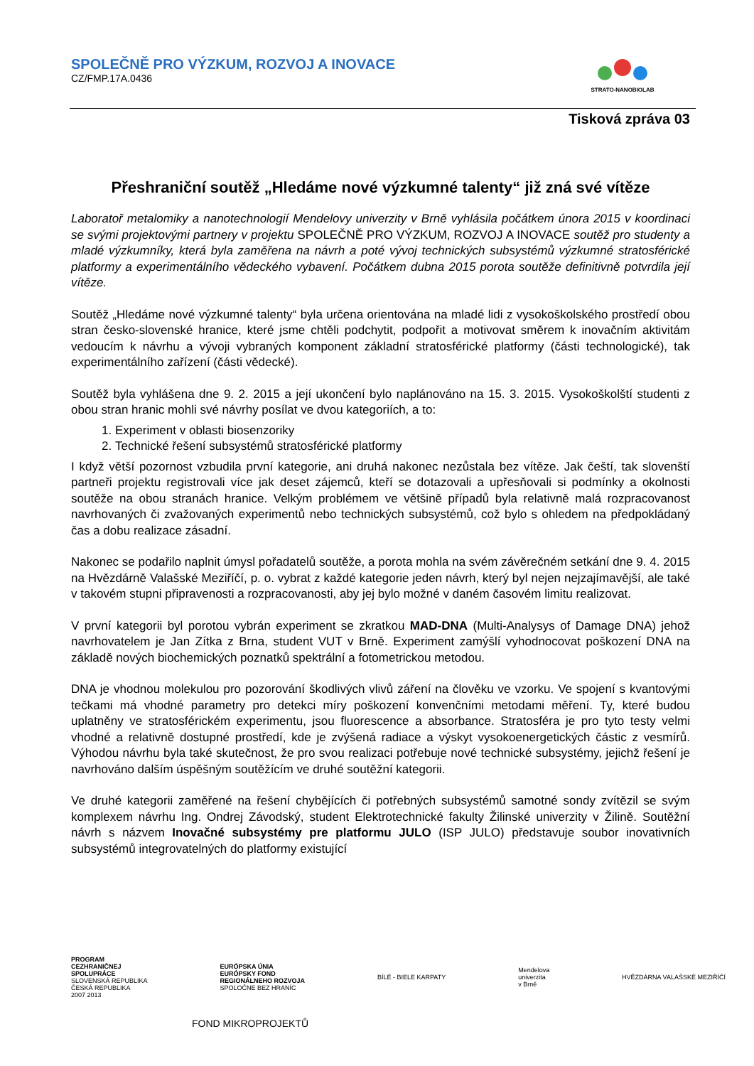SPOLEČNĚ PRO VÝZKUM, ROZVOJ A INOVACE
CZ/FMP.17A.0436
STRATO-NANOBIOLAB
Tisková zpráva 03
Přeshraniční soutěž „Hledáme nové výzkumné talenty“ již zná své vítěze
Laboratoř metalomiky a nanotechnologií Mendelovy univerzity v Brně vyhlásila počátkem února 2015 v koordinaci se svými projektovými partnery v projektu SPOLEČNĚ PRO VÝZKUM, ROZVOJ A INOVACE soutěž pro studenty a mladé výzkumníky, která byla zaměřena na návrh a poté vývoj technických subsystémů výzkumné stratosférické platformy a experimentálního vědeckého vybavení. Počátkem dubna 2015 porota soutěže definitivně potvrdila její vítěze.
Soutěž „Hledáme nové výzkumné talenty“ byla určena orientována na mladé lidi z vysokoškolského prostředí obou stran česko-slovenské hranice, které jsme chtěli podchytit, podpořit a motivovat směrem k inovačním aktivitám vedoucím k návrhu a vývoji vybraných komponent základní stratosférické platformy (části technologické), tak experimentálního zařízení (části vědecké).
Soutěž byla vyhlášena dne 9. 2. 2015 a její ukončení bylo naplánováno na 15. 3. 2015. Vysokoškolští studenti z obou stran hranic mohli své návrhy posílat ve dvou kategoriích, a to:
1. Experiment v oblasti biosenzoriky
2. Technické řešení subsystémů stratosférické platformy
I když větší pozornost vzbudila první kategorie, ani druhá nakonec nezůstala bez vítěze. Jak čeští, tak slovenští partneři projektu registrovali více jak deset zájemců, kteří se dotazovali a upřesňovali si podmínky a okolnosti soutěže na obou stranách hranice. Velkým problémem ve většině případů byla relativně malá rozpracovanost navrhovaných či zvažovaných experimentů nebo technických subsystémů, což bylo s ohledem na předpokládaný čas a dobu realizace zásadní.
Nakonec se podařilo naplnit úmysl pořadatelů soutěže, a porota mohla na svém závěrečném setkání dne 9. 4. 2015 na Hvězdárně Valašské Meziříčí, p. o. vybrat z každé kategorie jeden návrh, který byl nejen nejzajímavější, ale také v takovém stupni připravenosti a rozpracovanosti, aby jej bylo možné v daném časovém limitu realizovat.
V první kategorii byl porotou vybrán experiment se zkratkou MAD-DNA (Multi-Analysys of Damage DNA) jehož navrhovatelem je Jan Zítka z Brna, student VUT v Brně. Experiment zamýšlí vyhodnocovat poškození DNA na základě nových biochemických poznatků spektrální a fotometrickou metodou.
DNA je vhodnou molekulou pro pozorování škodlivých vlivů záření na člověku ve vzorku. Ve spojení s kvantovými tečkami má vhodné parametry pro detekci míry poškození konvenčními metodami měření. Ty, které budou uplatněny ve stratosférickém experimentu, jsou fluorescence a absorbance. Stratosféra je pro tyto testy velmi vhodné a relativně dostupné prostředí, kde je zvýšená radiace a výskyt vysokoenergetických částic z vesmírů. Výhodou návrhu byla také skutečnost, že pro svou realizaci potřebuje nové technické subsystémy, jejichž řešení je navrhováno dalším úspěšným soutěžícím ve druhé soutěžní kategorii.
Ve druhé kategorii zaměřené na řešení chybějících či potřebných subsystémů samotné sondy zvítězil se svým komplexem návrhu Ing. Ondrej Závodský, student Elektrotechnické fakulty Žilinské univerzity v Žilině. Soutěžní návrh s názvem Inovačné subsystémy pre platformu JULO (ISP JULO) představuje soubor inovativních subsystémů integrovatelných do platformy existující
PROGRAM
CEZHRANIČNEJ
SPOLUPRÁCE
SLOVENSKÁ REPUBLIKA
ČESKÁ REPUBLIKA
2007 2013
EURÓPSKA ÚNIA
EURÓPSKY FOND
REGIONÁLNEHO ROZVOJA
SPOLOČNE BEZ HRANÍC
BÍLÉ - BIELE KARPATY
Mendelova
univerzita
v Brně
HVĚZDÁRNA VALAŠSKÉ MEZIŘÍČÍ
FOND MIKROPROJEKTŮ